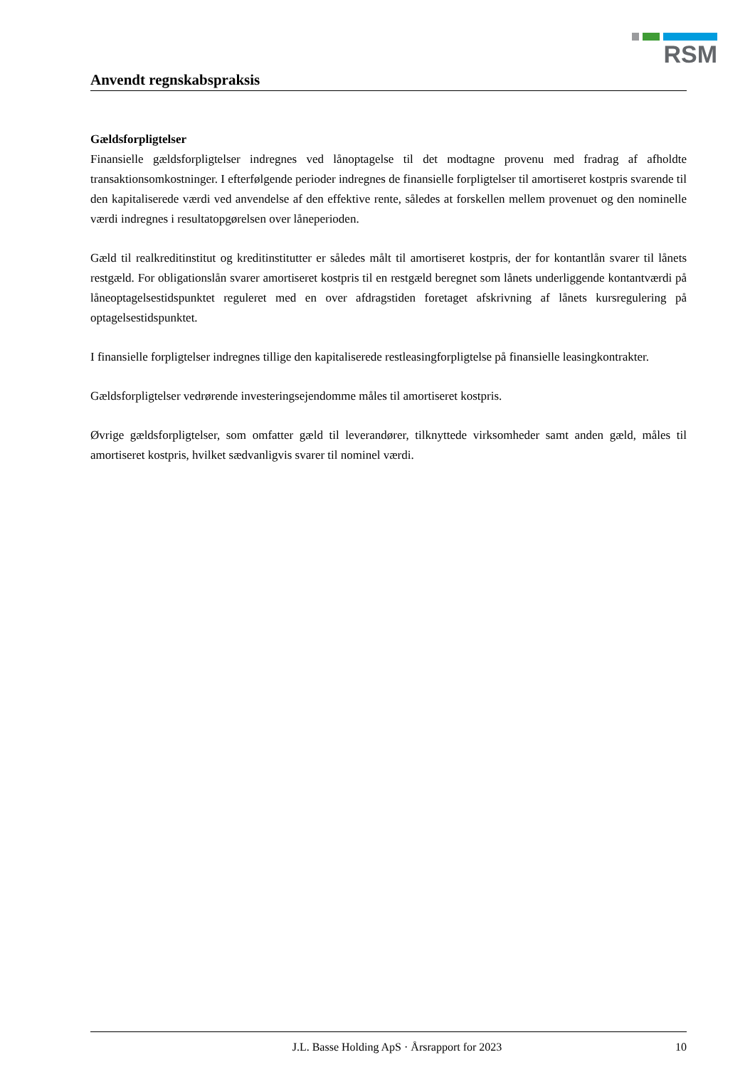RSM
Anvendt regnskabspraksis
Gældsforpligtelser
Finansielle gældsforpligtelser indregnes ved lånoptagelse til det modtagne provenu med fradrag af afholdte transaktionsomkostninger. I efterfølgende perioder indregnes de finansielle forpligtelser til amortiseret kostpris svarende til den kapitaliserede værdi ved anvendelse af den effektive rente, således at forskellen mellem provenuet og den nominelle værdi indregnes i resultatopgørelsen over låneperioden.
Gæld til realkreditinstitut og kreditinstitutter er således målt til amortiseret kostpris, der for kontantlån svarer til lånets restgæld. For obligationslån svarer amortiseret kostpris til en restgæld beregnet som lånets underliggende kontantværdi på låneoptagelsestidspunktet reguleret med en over afdragstiden foretaget afskrivning af lånets kursregulering på optagelsestidspunktet.
I finansielle forpligtelser indregnes tillige den kapitaliserede restleasingforpligtelse på finansielle leasingkontrakter.
Gældsforpligtelser vedrørende investeringsejendomme måles til amortiseret kostpris.
Øvrige gældsforpligtelser, som omfatter gæld til leverandører, tilknyttede virksomheder samt anden gæld, måles til amortiseret kostpris, hvilket sædvanligvis svarer til nominel værdi.
J.L. Basse Holding ApS · Årsrapport for 2023 10